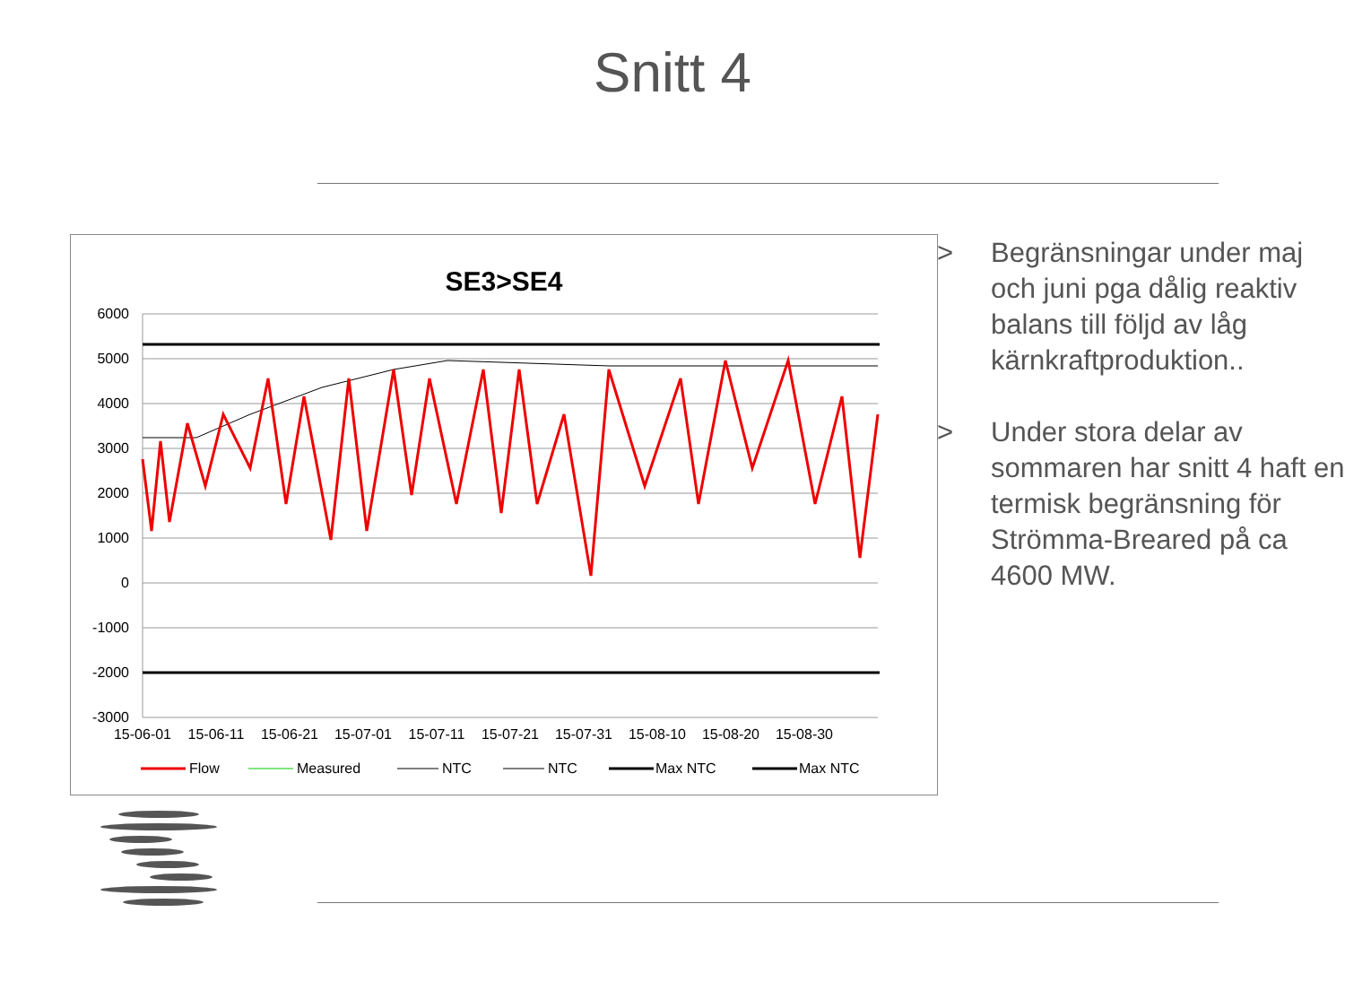Snitt 4
SE3>SE4
6000
5000
4000
3000
2000
1000
0
-1000
-2000
-3000
15-06-01
15-06-11
15-06-21
15-07-01
15-07-11
15-07-21
15-07-31
15-08-10
15-08-20
15-08-30
Flow
Measured
NTC
NTC
Max NTC
Max NTC
> Begränsningar under maj och juni pga dålig reaktiv balans till följd av låg kärnkraftproduktion..
> Under stora delar av sommaren har snitt 4 haft en termisk begränsning för Strömma-Breared på ca 4600 MW.